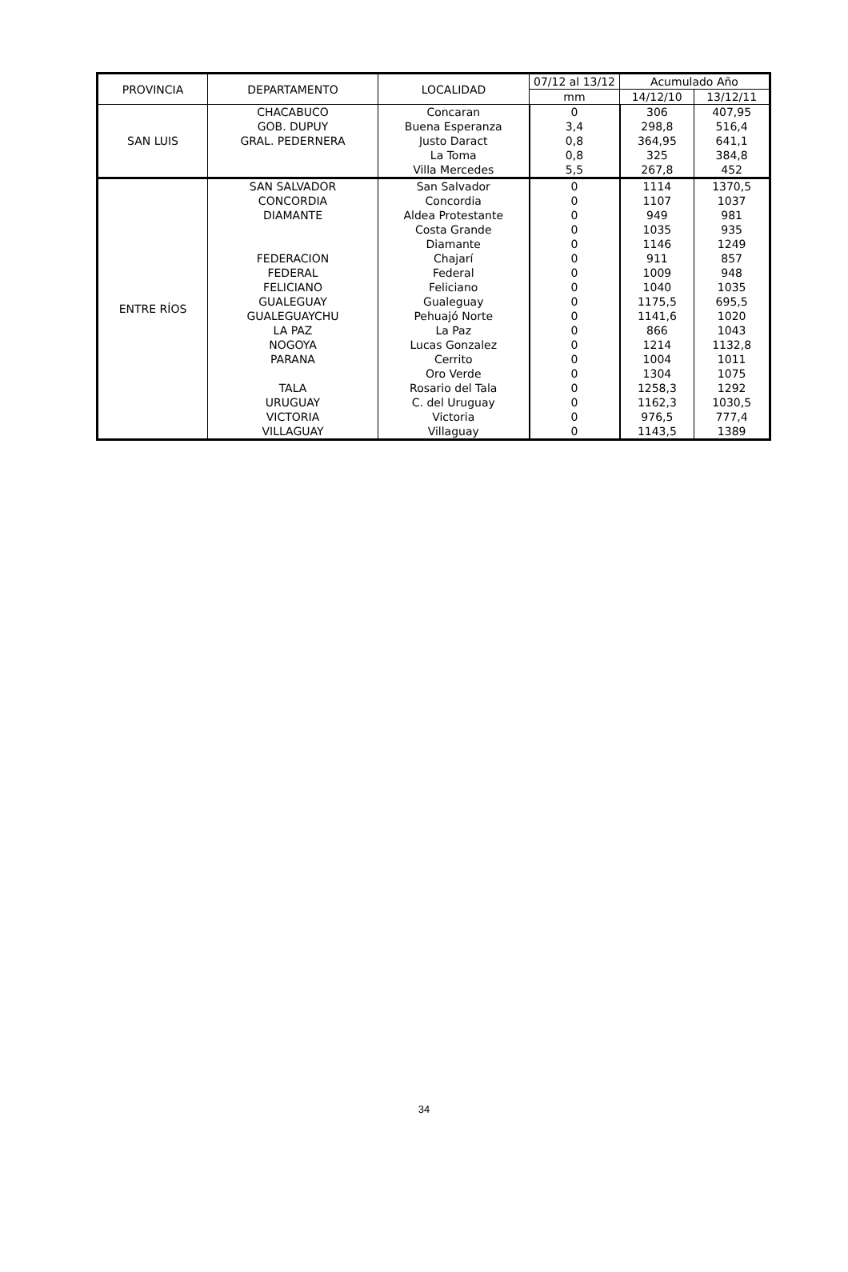| PROVINCIA | DEPARTAMENTO | LOCALIDAD | 07/12 al 13/12 | Acumulado Año | |
| --- | --- | --- | --- | --- | --- |
| | | | mm | 14/12/10 | 13/12/11 |
| SAN LUIS | CHACABUCO | Concaran | 0 | 306 | 407,95 |
| | GOB. DUPUY | Buena Esperanza | 3,4 | 298,8 | 516,4 |
| | GRAL. PEDERNERA | Justo Daract | 0,8 | 364,95 | 641,1 |
| | | La Toma | 0,8 | 325 | 384,8 |
| | | Villa Mercedes | 5,5 | 267,8 | 452 |
| ENTRE RÍOS | SAN SALVADOR | San Salvador | 0 | 1114 | 1370,5 |
| | CONCORDIA | Concordia | 0 | 1107 | 1037 |
| | DIAMANTE | Aldea Protestante | 0 | 949 | 981 |
| | | Costa Grande | 0 | 1035 | 935 |
| | | Diamante | 0 | 1146 | 1249 |
| | FEDERACION | Chajarí | 0 | 911 | 857 |
| | FEDERAL | Federal | 0 | 1009 | 948 |
| | FELICIANO | Feliciano | 0 | 1040 | 1035 |
| | GUALEGUAY | Gualeguay | 0 | 1175,5 | 695,5 |
| | GUALEGUAYCHU | Pehuajó Norte | 0 | 1141,6 | 1020 |
| | LA PAZ | La Paz | 0 | 866 | 1043 |
| | NOGOYA | Lucas Gonzalez | 0 | 1214 | 1132,8 |
| | PARANA | Cerrito | 0 | 1004 | 1011 |
| | | Oro Verde | 0 | 1304 | 1075 |
| | TALA | Rosario del Tala | 0 | 1258,3 | 1292 |
| | URUGUAY | C. del Uruguay | 0 | 1162,3 | 1030,5 |
| | VICTORIA | Victoria | 0 | 976,5 | 777,4 |
| | VILLAGUAY | Villaguay | 0 | 1143,5 | 1389 |
34